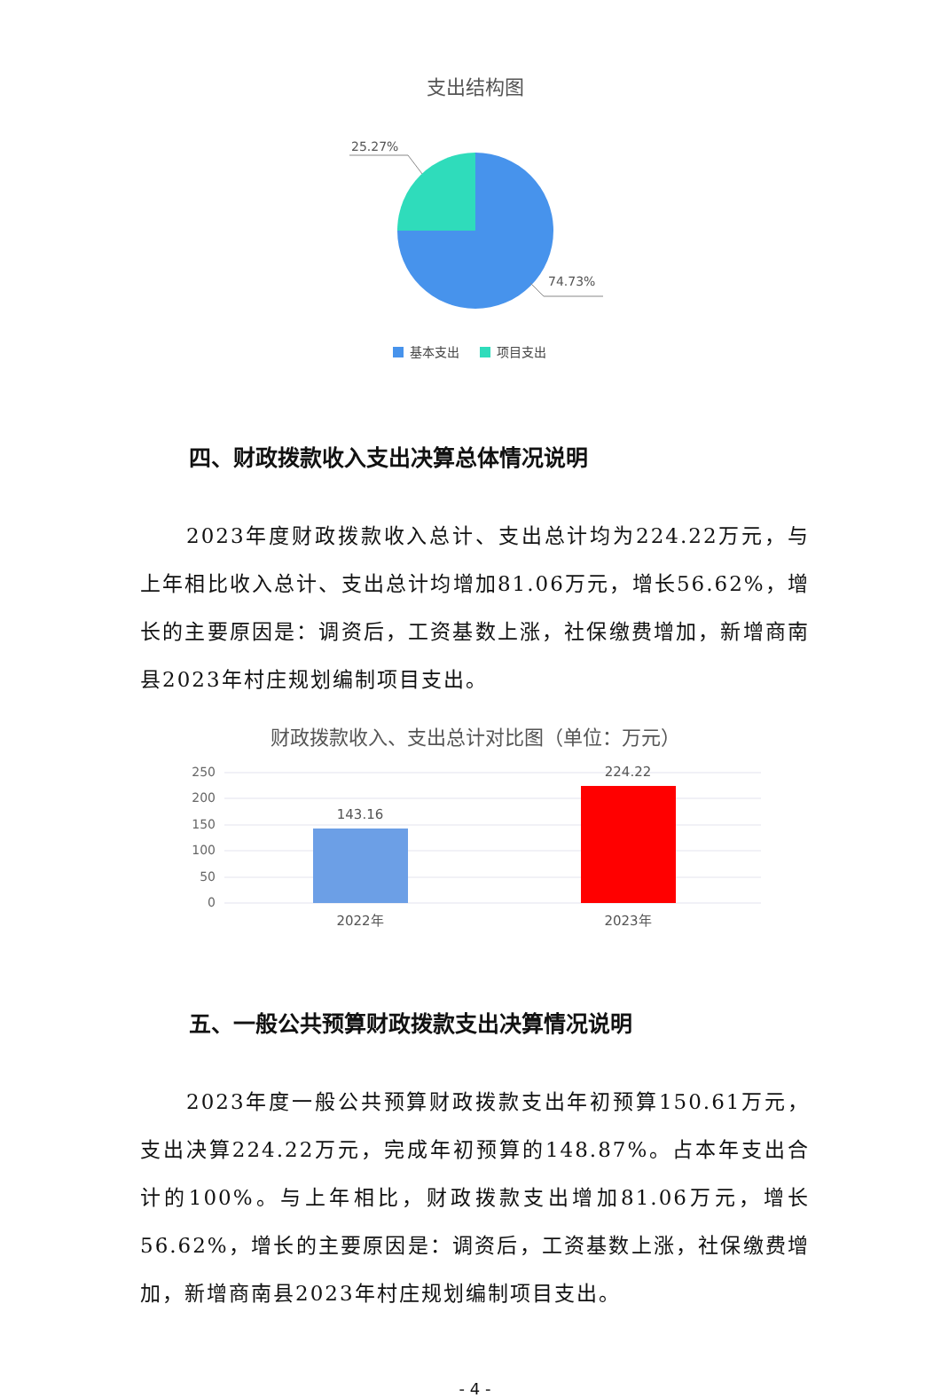支出结构图
25.27%
74.73%
基本支出
项目支出
四、财政拨款收入支出决算总体情况说明
2023年度财政拨款收入总计、支出总计均为224.22万元，与上年相比收入总计、支出总计均增加81.06万元，增长56.62%，增长的主要原因是：调资后，工资基数上涨，社保缴费增加，新增商南县2023年村庄规划编制项目支出。
财政拨款收入、支出总计对比图（单位：万元）
250
200
150
100
50
0
143.16
224.22
2022年
2023年
五、一般公共预算财政拨款支出决算情况说明
2023年度一般公共预算财政拨款支出年初预算150.61万元，支出决算224.22万元，完成年初预算的148.87%。占本年支出合计的100%。与上年相比，财政拨款支出增加81.06万元，增长56.62%，增长的主要原因是：调资后，工资基数上涨，社保缴费增加，新增商南县2023年村庄规划编制项目支出。
- 4 -